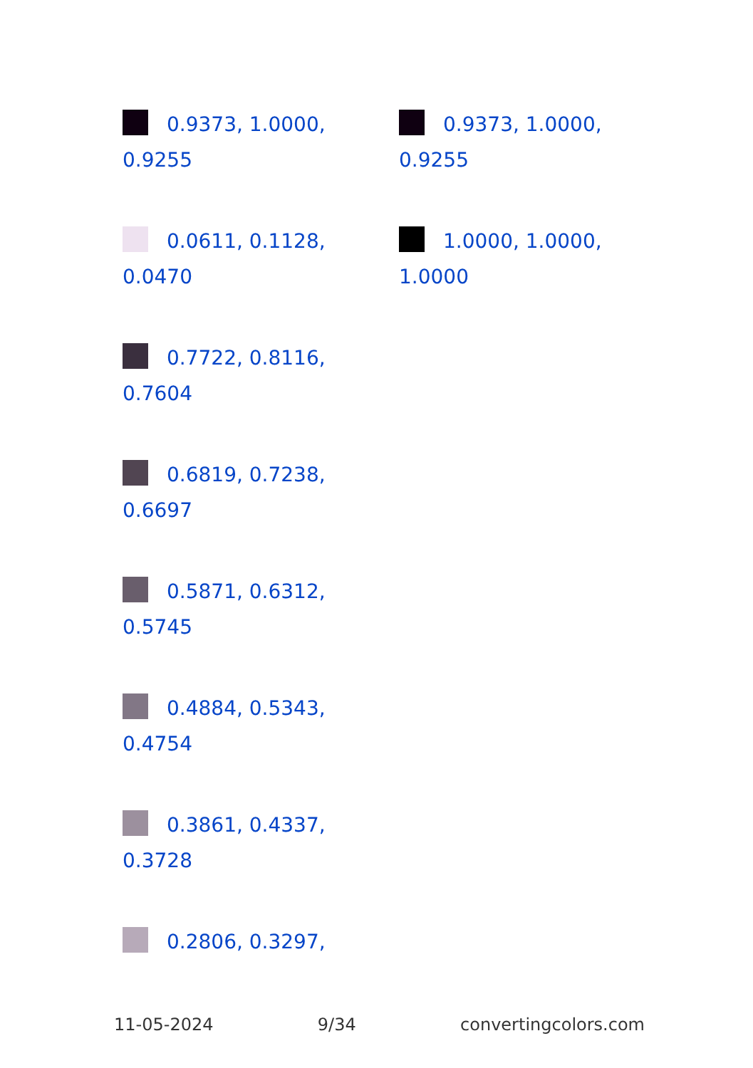0.9373, 1.0000, 0.9255
0.0611, 0.1128, 0.0470
0.7722, 0.8116, 0.7604
0.6819, 0.7238, 0.6697
0.5871, 0.6312, 0.5745
0.4884, 0.5343, 0.4754
0.3861, 0.4337, 0.3728
0.2806, 0.3297,
0.9373, 1.0000, 0.9255
1.0000, 1.0000, 1.0000
11-05-2024 9/34 convertingcolors.com